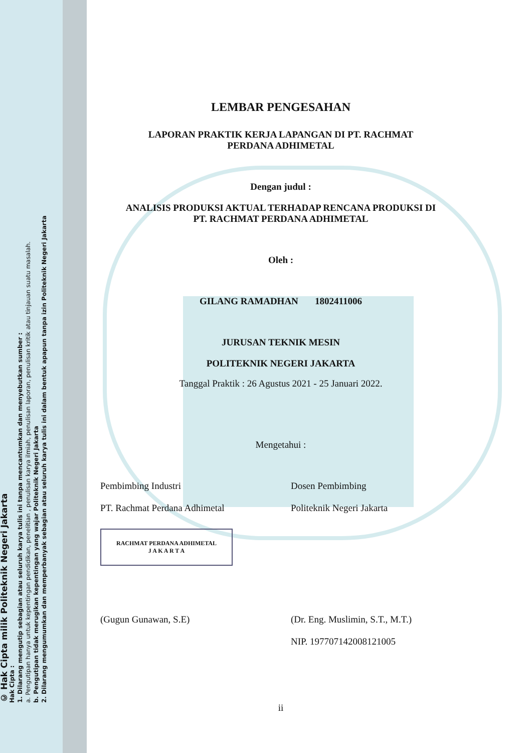© Hak Cipta milik Politeknik Negeri Jakarta
Hak Cipta :
1. Dilarang mengutip sebagian atau seluruh karya tulis ini tanpa mencantumkan dan menyebutkan sumber :
a. Pengutipan hanya untuk kepentingan pendidikan, penelitian , penulisan karya ilmiah, penulisan laporan, penulisan kritik atau tinjauan suatu masalah.
b. Pengutipan tidak merugikan kepentingan yang wajar Politeknik Negeri Jakarta
2. Dilarang mengumumkan dan memperbanyak sebagian atau seluruh karya tulis ini dalam bentuk apapun tanpa izin Politeknik Negeri Jakarta
LEMBAR PENGESAHAN
LAPORAN PRAKTIK KERJA LAPANGAN DI PT. RACHMAT
PERDANA ADHIMETAL
Dengan judul :
ANALISIS PRODUKSI AKTUAL TERHADAP RENCANA PRODUKSI DI
PT. RACHMAT PERDANA ADHIMETAL
Oleh :
GILANG RAMADHAN 1802411006
JURUSAN TEKNIK MESIN
POLITEKNIK NEGERI JAKARTA
Tanggal Praktik : 26 Agustus 2021 - 25 Januari 2022.
Mengetahui :
Pembimbing Industri
PT. Rachmat Perdana Adhimetal
Dosen Pembimbing
Politeknik Negeri Jakarta
RACHMAT PERDANA ADHIMETAL
J A K A R T A
(Gugun Gunawan, S.E) (Dr. Eng. Muslimin, S.T., M.T.)
NIP. 197707142008121005
ii